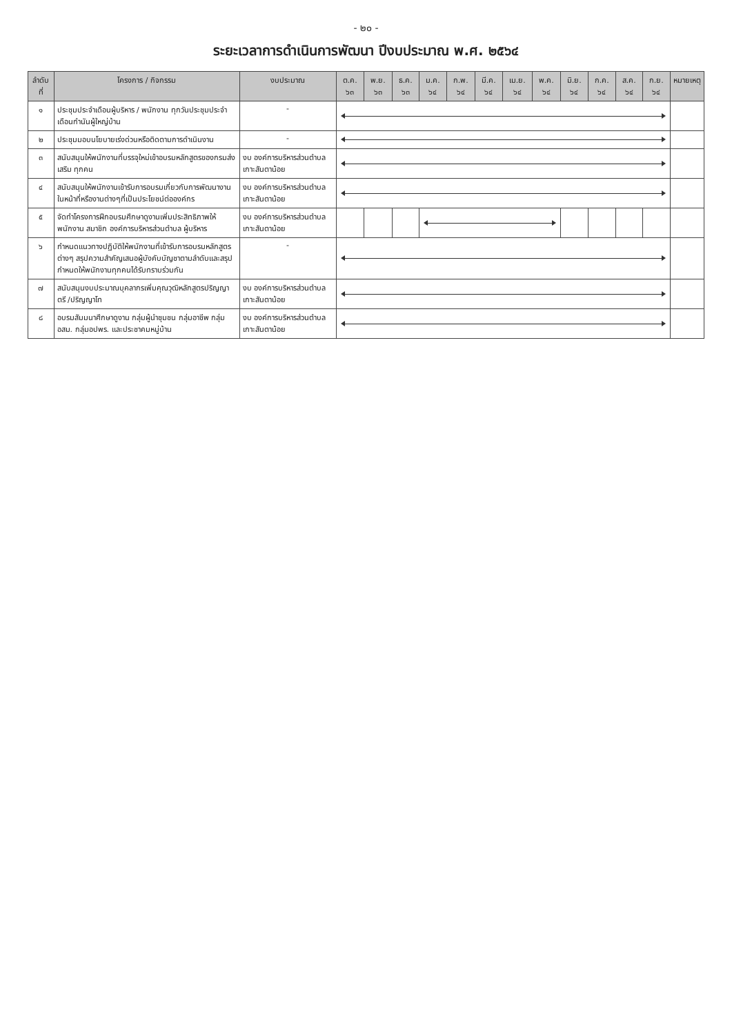- ๒๐ -
ระยะเวลาการดำเนินการพัฒนา ปีงบประมาณ พ.ศ. ๒๕๖๔
| ลำดับที่ | โครงการ / กิจกรรม | งบประมาณ | ต.ค. ๖๓ | พ.ย. ๖๓ | ธ.ค. ๖๓ | ม.ค. ๖๔ | ก.พ. ๖๔ | มี.ค. ๖๔ | เม.ย. ๖๔ | พ.ค. ๖๔ | มิ.ย. ๖๔ | ก.ค. ๖๔ | ส.ค. ๖๔ | ก.ย. ๖๔ | หมายเหตุ |
| --- | --- | --- | --- | --- | --- | --- | --- | --- | --- | --- | --- | --- | --- | --- | --- |
| ๑ | ประชุมประจำเดือนผู้บริหาร / พนักงาน ทุกวันประชุมประจำเดือนกำนันผู้ใหญ่บ้าน | - | | | | | | | | | | | | | |
| ๒ | ประชุมมอบนโยบายเร่งด่วนหรือติดตามการดำเนินงาน | - | | | | | | | | | | | | | |
| ๓ | สนับสนุนให้พนักงานที่บรรจุใหม่เข้าอบรมหลักสูตรของกรมส่งเสริม ทุกคน | งบ องค์การบริหารส่วนตำบลเกาะสันตาน้อย | | | | | | | | | | | | | |
| ๔ | สนับสนุนให้พนักงานเข้ารับการอบรมเกี่ยวกับการพัฒนางานในหน้าที่หรืองานต่างๆที่เป็นประโยชน์ต่อองค์กร | งบ องค์การบริหารส่วนตำบลเกาะสันตาน้อย | | | | | | | | | | | | | |
| ๕ | จัดทำโครงการฝึกอบรมศึกษาดูงานเพิ่มประสิทธิภาพให้พนักงาน สมาชิก องค์การบริหารส่วนตำบล ผู้บริหาร | งบ องค์การบริหารส่วนตำบลเกาะสันตาน้อย | | | | | | | | | | | | | |
| ๖ | กำหนดแนวทางปฏิบัติให้พนักงานที่เข้ารับการอบรมหลักสูตรต่างๆ สรุปความสำคัญเสนอผู้บังคับบัญชาตามลำดับและสรุปกำหนดให้พนักงานทุกคนได้รับทราบร่วมกัน | - | | | | | | | | | | | | | |
| ๗ | สนับสนุนงบประมาณบุคลากรเพิ่มคุณวุฒิหลักสูตรปริญญาตรี /ปริญญาโท | งบ องค์การบริหารส่วนตำบลเกาะสันตาน้อย | | | | | | | | | | | | | |
| ๘ | อบรมสัมมนาศึกษาดูงาน กลุ่มผู้นำชุมชน กลุ่มอาชีพ กลุ่ม อสม. กลุ่มอปพร. และประชาคมหมู่บ้าน | งบ องค์การบริหารส่วนตำบลเกาะสันตาน้อย | | | | | | | | | | | | | |